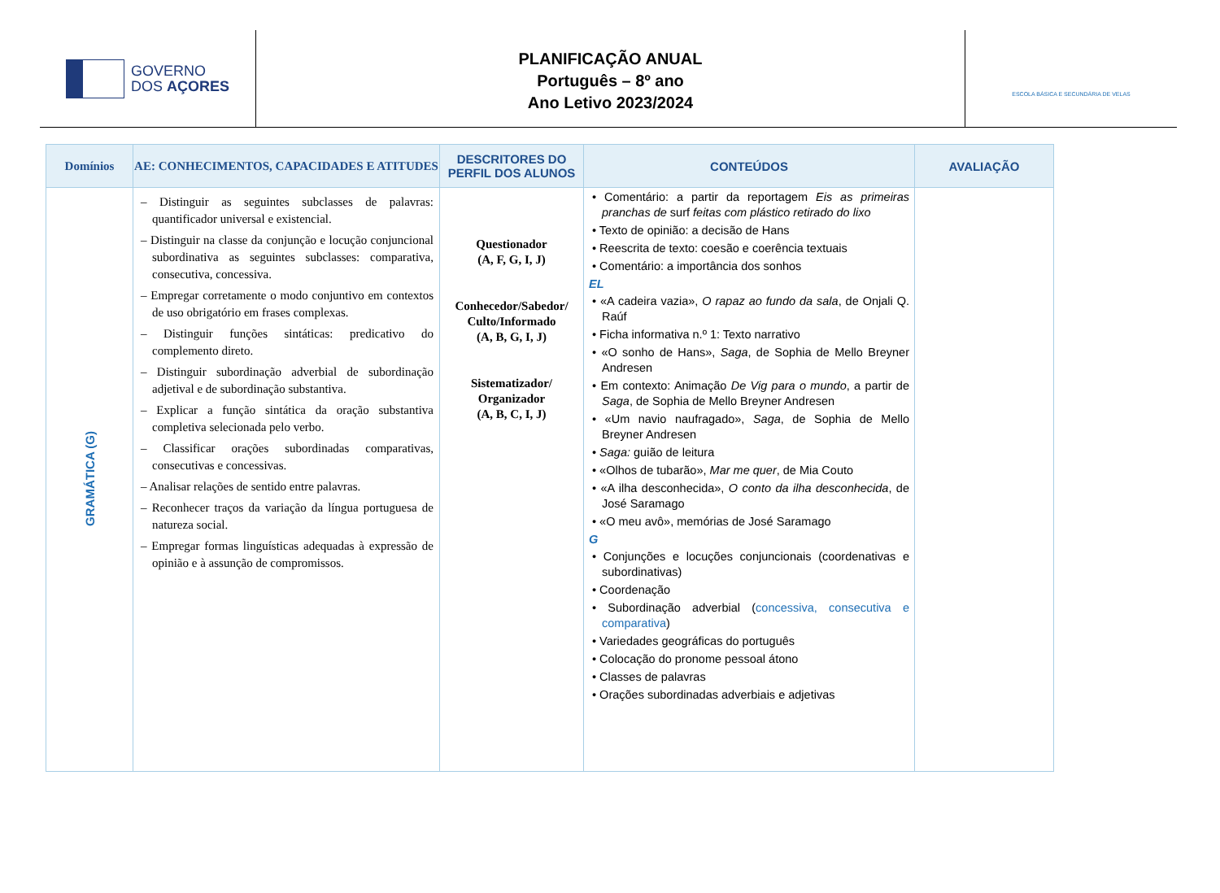GOVERNO
DOS AÇORES
PLANIFICAÇÃO ANUAL
Português – 8º ano
Ano Letivo 2023/2024
ESCOLA BÁSICA E SECUNDÁRIA DE VELAS
| Domínios | AE: CONHECIMENTOS, CAPACIDADES E ATITUDES | DESCRITORES DO PERFIL DOS ALUNOS | CONTEÚDOS | AVALIAÇÃO |
| --- | --- | --- | --- | --- |
| GRAMÁTICA (G) | – Distinguir as seguintes subclasses de palavras: quantificador universal e existencial. – Distinguir na classe da conjunção e locução conjuncional subordinativa as seguintes subclasses: comparativa, consecutiva, concessiva. – Empregar corretamente o modo conjuntivo em contextos de uso obrigatório em frases complexas. – Distinguir funções sintáticas: predicativo do complemento direto. – Distinguir subordinação adverbial de subordinação adjetival e de subordinação substantiva. – Explicar a função sintática da oração substantiva completiva selecionada pelo verbo. – Classificar orações subordinadas comparativas, consecutivas e concessivas. – Analisar relações de sentido entre palavras. – Reconhecer traços da variação da língua portuguesa de natureza social. – Empregar formas linguísticas adequadas à expressão de opinião e à assunção de compromissos. | Questionador (A, F, G, I, J) Conhecedor/Sabedor/ Culto/Informado (A, B, G, I, J) Sistematizador/ Organizador (A, B, C, I, J) | • Comentário: a partir da reportagem Eis as primeiras pranchas de surf feitas com plástico retirado do lixo • Texto de opinião: a decisão de Hans • Reescrita de texto: coesão e coerência textuais • Comentário: a importância dos sonhos EL • «A cadeira vazia», O rapaz ao fundo da sala , de Onjali Q. Raúf • Ficha informativa n.º 1: Texto narrativo • «O sonho de Hans», Saga , de Sophia de Mello Breyner Andresen • Em contexto: Animação De Vig para o mundo , a partir de Saga , de Sophia de Mello Breyner Andresen • «Um navio naufragado», Saga , de Sophia de Mello Breyner Andresen • Saga: guião de leitura • «Olhos de tubarão», Mar me quer , de Mia Couto • «A ilha desconhecida», O conto da ilha desconhecida , de José Saramago • «O meu avô», memórias de José Saramago G • Conjunções e locuções conjuncionais (coordenativas e subordinativas) • Coordenação • Subordinação adverbial ( concessiva, consecutiva e comparativa ) • Variedades geográficas do português • Colocação do pronome pessoal átono • Classes de palavras • Orações subordinadas adverbiais e adjetivas | |